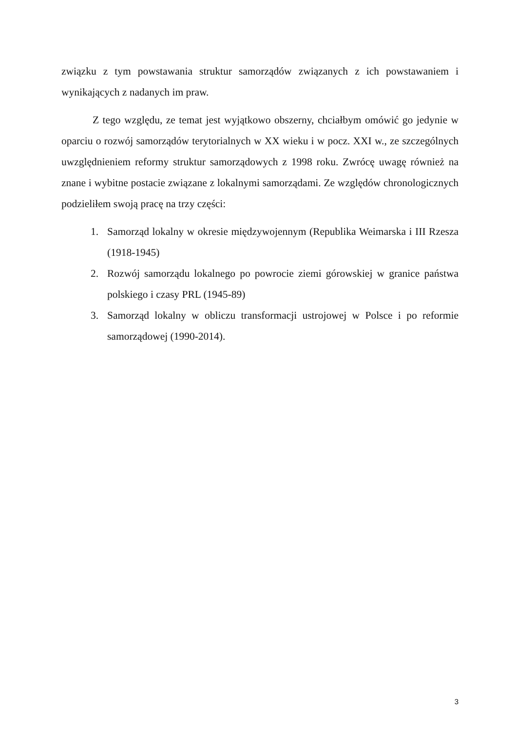związku z tym powstawania struktur samorządów związanych z ich powstawaniem i wynikających z nadanych im praw.
Z tego względu, ze temat jest wyjątkowo obszerny, chciałbym omówić go jedynie w oparciu o rozwój samorządów terytorialnych w XX wieku i w pocz. XXI w., ze szczególnych uwzględnieniem reformy struktur samorządowych z 1998 roku. Zwrócę uwagę również na znane i wybitne postacie związane z lokalnymi samorządami. Ze względów chronologicznych podzieliłem swoją pracę na trzy części:
1. Samorząd lokalny w okresie międzywojennym (Republika Weimarska i III Rzesza (1918-1945)
2. Rozwój samorządu lokalnego po powrocie ziemi górowskiej w granice państwa polskiego i czasy PRL (1945-89)
3. Samorząd lokalny w obliczu transformacji ustrojowej w Polsce i po reformie samorządowej (1990-2014).
3